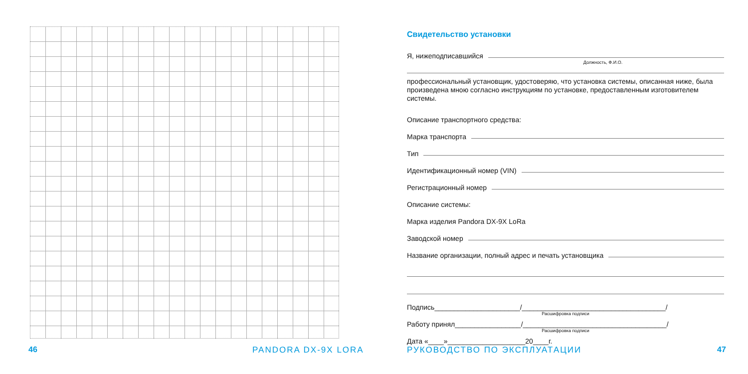Свидетельство установки
Я, нижеподписавшийся
Должность, Ф.И.О.
профессиональный установщик, удостоверяю, что установка системы, описанная ниже, была произведена мною согласно инструкциям по установке, предоставленным изготовителем системы.
Описание транспортного средства:
Марка транспорта
Тип
Идентификационный номер (VIN)
Регистрационный номер
Описание системы:
Марка изделия Pandora DX-9X LoRa
Заводской номер
Название организации, полный адрес и печать установщика
Подпись______________________/_____________________________________/
Расшифровка подписи
Работу принял_________________/_____________________________________/
Расшифровка подписи
Дата «____»____________________20____г.
46 PANDORA DX-9X LORA РУКОВОДСТВО ПО ЭКСПЛУАТАЦИИ 47